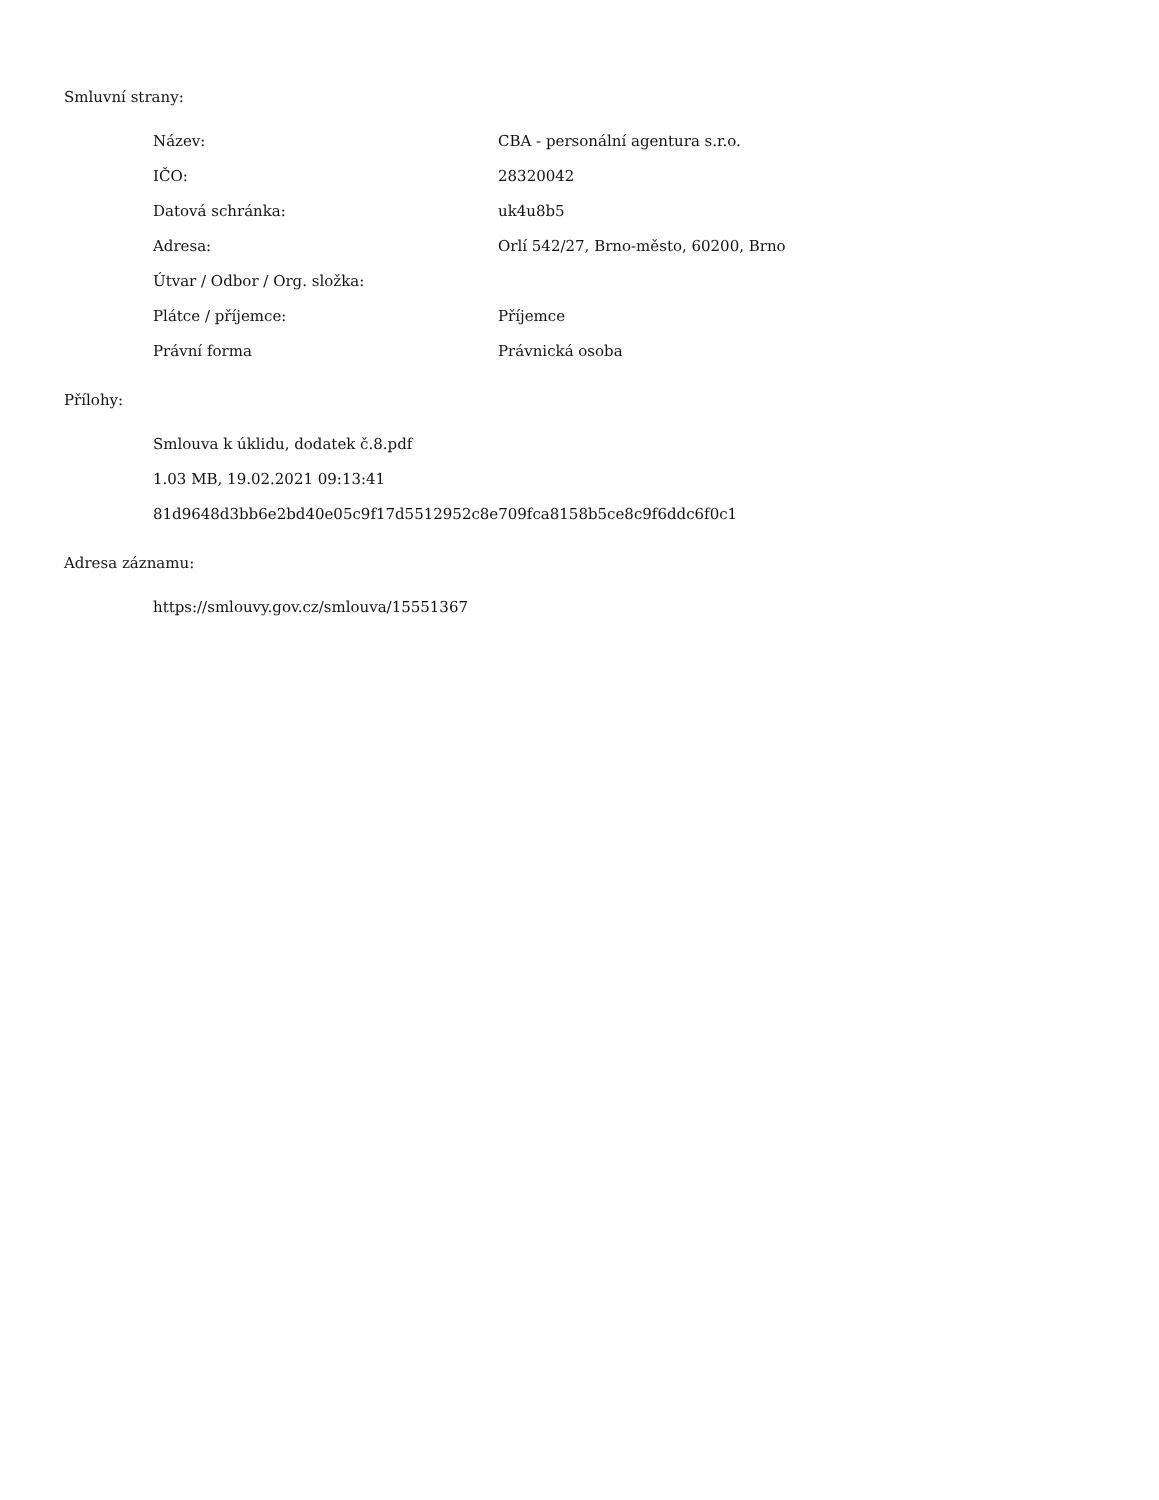Smluvní strany:
| Název: | CBA - personální agentura s.r.o. |
| IČO: | 28320042 |
| Datová schránka: | uk4u8b5 |
| Adresa: | Orlí 542/27, Brno-město, 60200, Brno |
| Útvar / Odbor / Org. složka: | |
| Plátce / příjemce: | Příjemce |
| Právní forma | Právnická osoba |
Přílohy:
Smlouva k úklidu, dodatek č.8.pdf
1.03 MB, 19.02.2021 09:13:41
81d9648d3bb6e2bd40e05c9f17d5512952c8e709fca8158b5ce8c9f6ddc6f0c1
Adresa záznamu:
https://smlouvy.gov.cz/smlouva/15551367